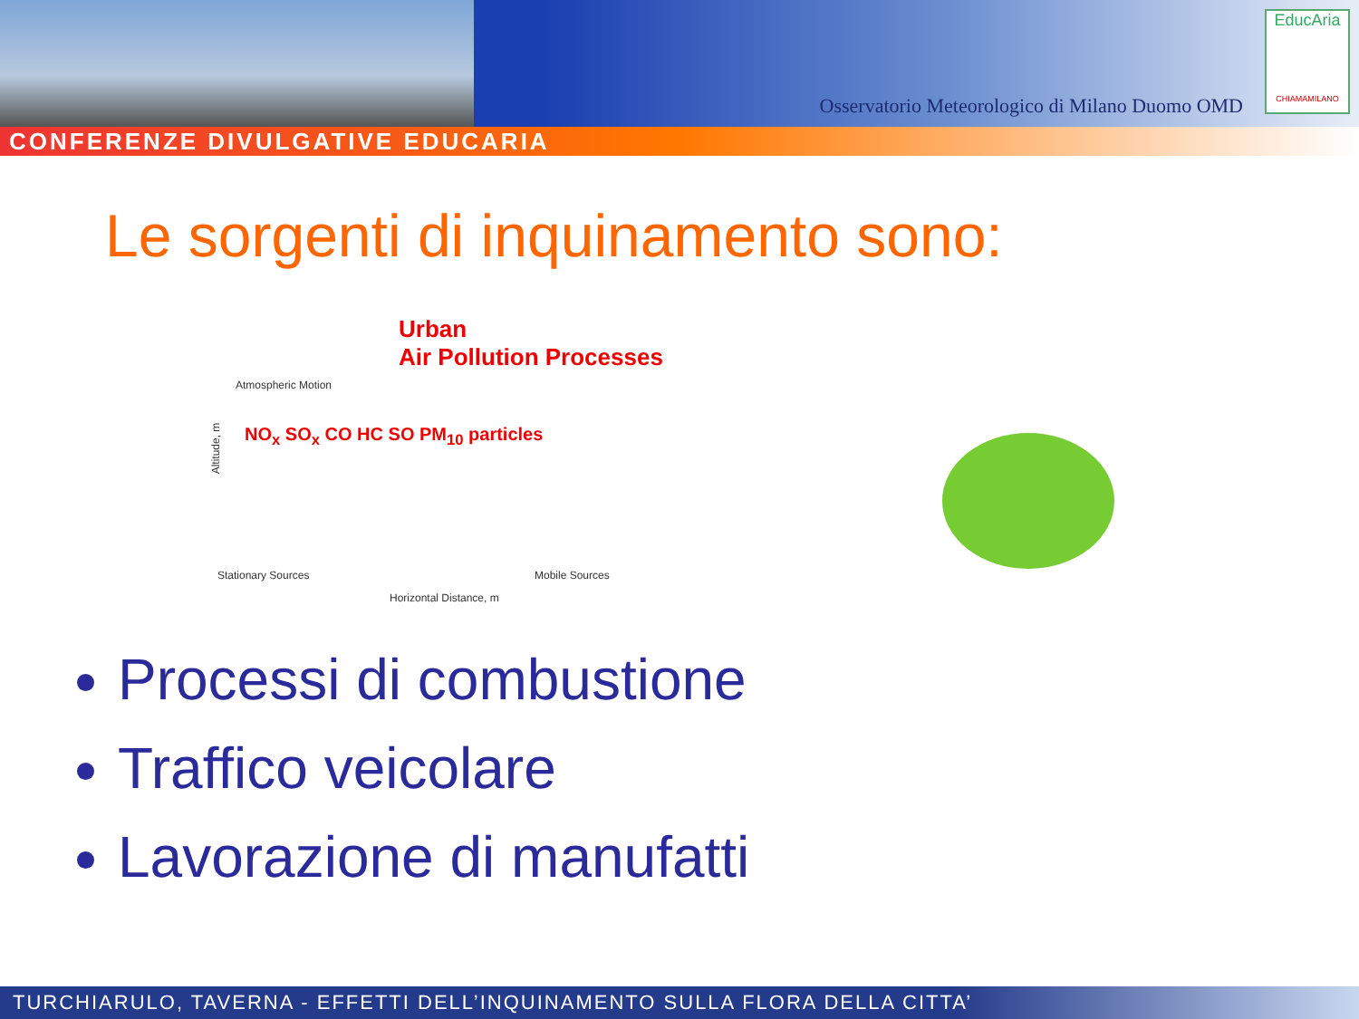Osservatorio Meteorologico di Milano Duomo OMD
EducAria
CHIAMAMILANO
CONFERENZE DIVULGATIVE EDUCARIA
Le sorgenti di inquinamento sono:
Urban
Air Pollution Processes
Atmospheric Motion
NO<sub>x</sub> SO<sub>x</sub> CO HC SO PM<sub>10</sub> particles
Altitude, m
Stationary Sources Mobile Sources
Horizontal Distance, m
Processi di combustione
Traffico veicolare
Lavorazione di manufatti
TURCHIARULO, TAVERNA - EFFETTI DELL’INQUINAMENTO SULLA FLORA DELLA CITTA’